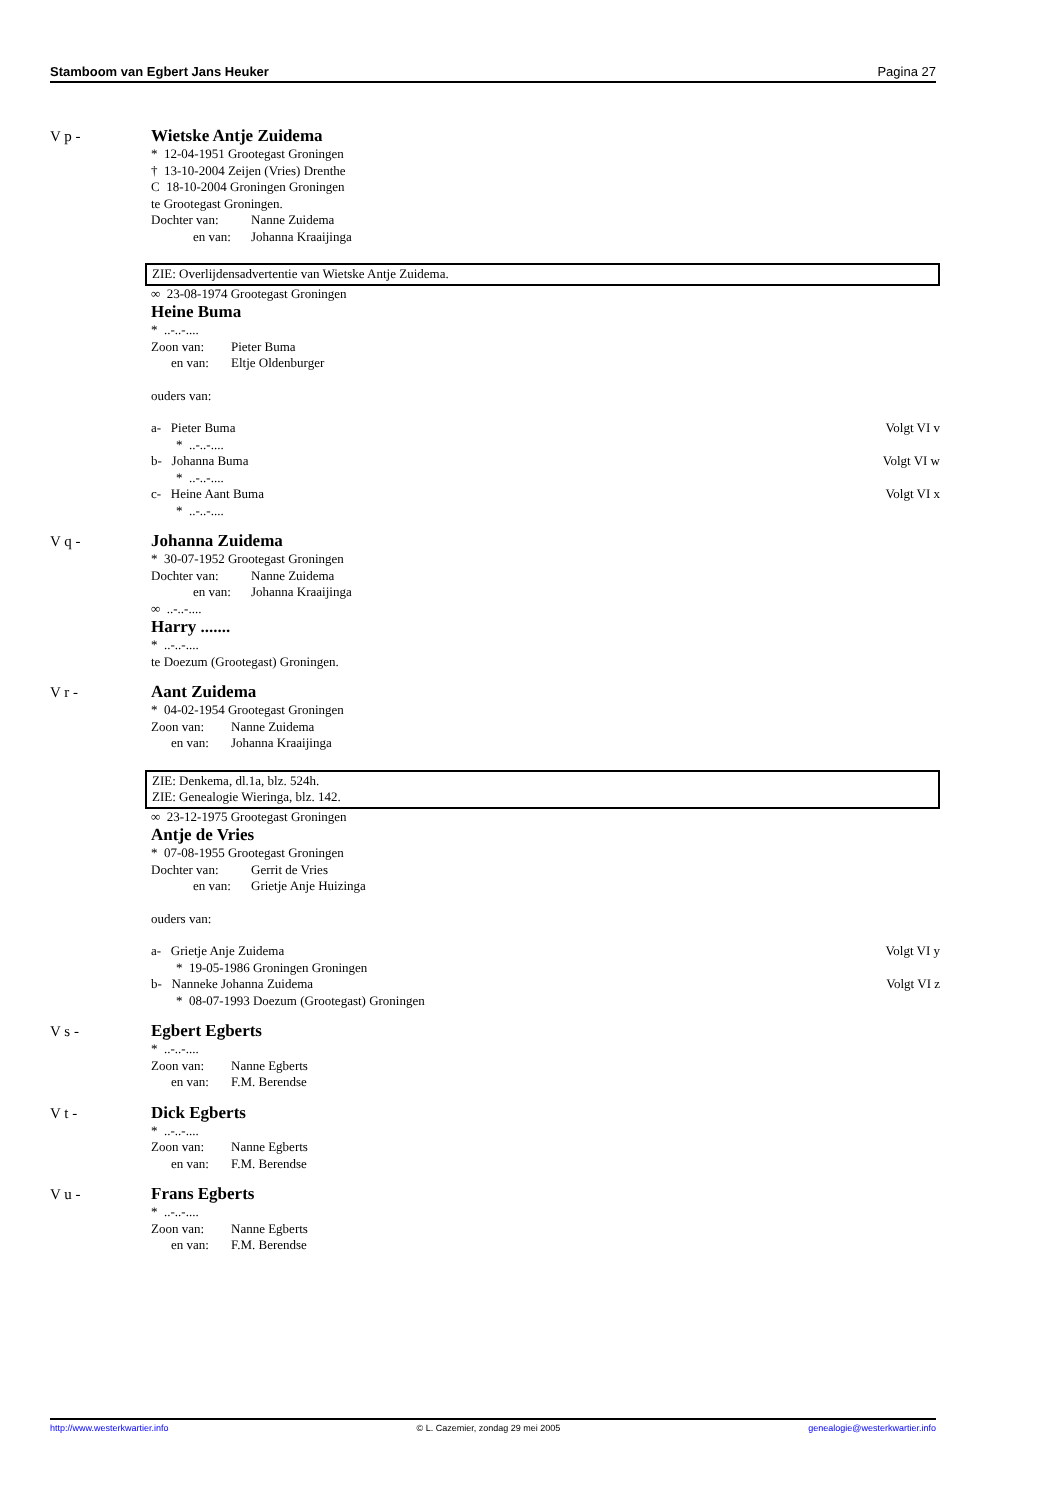Stamboom van Egbert Jans Heuker Pagina 27
V p -
Wietske Antje Zuidema
* 12-04-1951 Grootegast Groningen
† 13-10-2004 Zeijen (Vries) Drenthe
C 18-10-2004 Groningen Groningen
te Grootegast Groningen.
Dochter van: Nanne Zuidema
en van: Johanna Kraaijinga
ZIE: Overlijdensadvertentie van Wietske Antje Zuidema.
∞ 23-08-1974 Grootegast Groningen
Heine Buma
* ..-..-....
Zoon van: Pieter Buma
en van: Eltje Oldenburger
ouders van:
a- Pieter Buma Volgt VI v
* ..-..-....
b- Johanna Buma Volgt VI w
* ..-..-....
c- Heine Aant Buma Volgt VI x
* ..-..-....
V q -
Johanna Zuidema
* 30-07-1952 Grootegast Groningen
Dochter van: Nanne Zuidema
en van: Johanna Kraaijinga
∞ ..-..-....
Harry .......
* ..-..-....
te Doezum (Grootegast) Groningen.
V r -
Aant Zuidema
* 04-02-1954 Grootegast Groningen
Zoon van: Nanne Zuidema
en van: Johanna Kraaijinga
ZIE: Denkema, dl.1a, blz. 524h.
ZIE: Genealogie Wieringa, blz. 142.
∞ 23-12-1975 Grootegast Groningen
Antje de Vries
* 07-08-1955 Grootegast Groningen
Dochter van: Gerrit de Vries
en van: Grietje Anje Huizinga
ouders van:
a- Grietje Anje Zuidema Volgt VI y
* 19-05-1986 Groningen Groningen
b- Nanneke Johanna Zuidema Volgt VI z
* 08-07-1993 Doezum (Grootegast) Groningen
V s -
Egbert Egberts
* ..-..-....
Zoon van: Nanne Egberts
en van: F.M. Berendse
V t -
Dick Egberts
* ..-..-....
Zoon van: Nanne Egberts
en van: F.M. Berendse
V u -
Frans Egberts
* ..-..-....
Zoon van: Nanne Egberts
en van: F.M. Berendse
http://www.westerkwartier.info © L. Cazemier, zondag 29 mei 2005 genealogie@westerkwartier.info